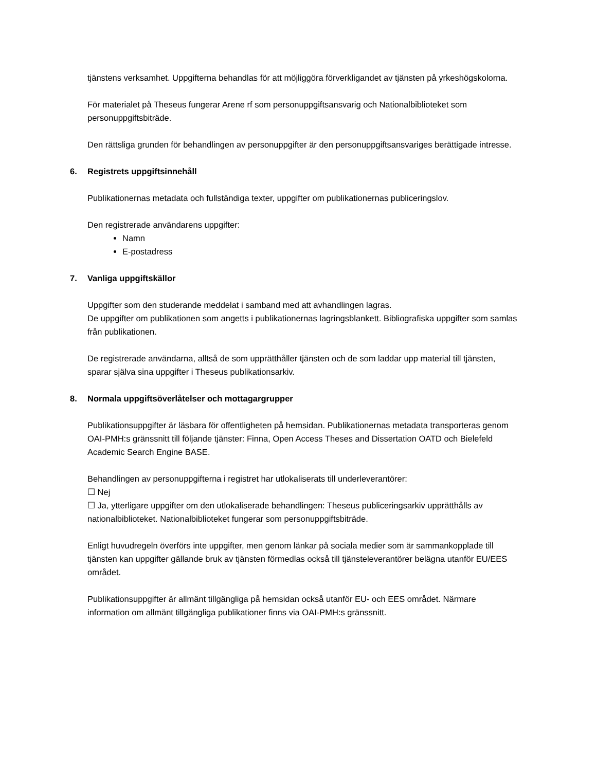tjänstens verksamhet. Uppgifterna behandlas för att möjliggöra förverkligandet av tjänsten på yrkeshögskolorna.
För materialet på Theseus fungerar Arene rf som personuppgiftsansvarig och Nationalbiblioteket som personuppgiftsbiträde.
Den rättsliga grunden för behandlingen av personuppgifter är den personuppgiftsansvariges berättigade intresse.
6. Registrets uppgiftsinnehåll
Publikationernas metadata och fullständiga texter, uppgifter om publikationernas publiceringslov.
Den registrerade användarens uppgifter:
Namn
E-postadress
7. Vanliga uppgiftskällor
Uppgifter som den studerande meddelat i samband med att avhandlingen lagras.
De uppgifter om publikationen som angetts i publikationernas lagringsblankett. Bibliografiska uppgifter som samlas från publikationen.
De registrerade användarna, alltså de som upprätthåller tjänsten och de som laddar upp material till tjänsten, sparar själva sina uppgifter i Theseus publikationsarkiv.
8. Normala uppgiftsöverlåtelser och mottagargrupper
Publikationsuppgifter är läsbara för offentligheten på hemsidan. Publikationernas metadata transporteras genom OAI-PMH:s gränssnitt till följande tjänster: Finna, Open Access Theses and Dissertation OATD och Bielefeld Academic Search Engine BASE.
Behandlingen av personuppgifterna i registret har utlokaliserats till underleverantörer:
☐ Nej
☐ Ja, ytterligare uppgifter om den utlokaliserade behandlingen: Theseus publiceringsarkiv upprätthålls av nationalbiblioteket. Nationalbiblioteket fungerar som personuppgiftsbiträde.
Enligt huvudregeln överförs inte uppgifter, men genom länkar på sociala medier som är sammankopplade till tjänsten kan uppgifter gällande bruk av tjänsten förmedlas också till tjänsteleverantörer belägna utanför EU/EES området.
Publikationsuppgifter är allmänt tillgängliga på hemsidan också utanför EU- och EES området. Närmare information om allmänt tillgängliga publikationer finns via OAI-PMH:s gränssnitt.